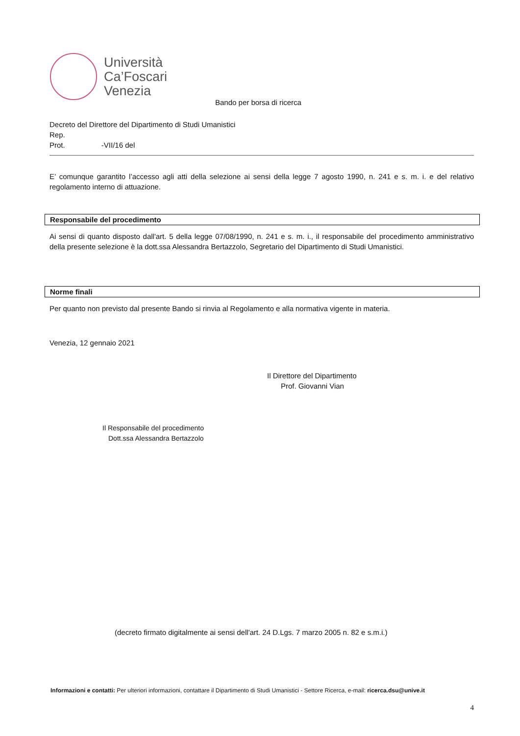Università
Ca’Foscari
Venezia
Bando per borsa di ricerca
Decreto del Direttore del Dipartimento di Studi Umanistici
Rep.
Prot. -VII/16 del
E’ comunque garantito l’accesso agli atti della selezione ai sensi della legge 7 agosto 1990, n. 241 e s. m. i. e del relativo regolamento interno di attuazione.
Responsabile del procedimento
Ai sensi di quanto disposto dall'art. 5 della legge 07/08/1990, n. 241 e s. m. i., il responsabile del procedimento amministrativo della presente selezione è la dott.ssa Alessandra Bertazzolo, Segretario del Dipartimento di Studi Umanistici.
Norme finali
Per quanto non previsto dal presente Bando si rinvia al Regolamento e alla normativa vigente in materia.
Venezia, 12 gennaio 2021
Il Direttore del Dipartimento
Prof. Giovanni Vian
Il Responsabile del procedimento
Dott.ssa Alessandra Bertazzolo
(decreto firmato digitalmente ai sensi dell'art. 24 D.Lgs. 7 marzo 2005 n. 82 e s.m.i.)
Informazioni e contatti: Per ulteriori informazioni, contattare il Dipartimento di Studi Umanistici - Settore Ricerca, e-mail: ricerca.dsu@unive.it
4